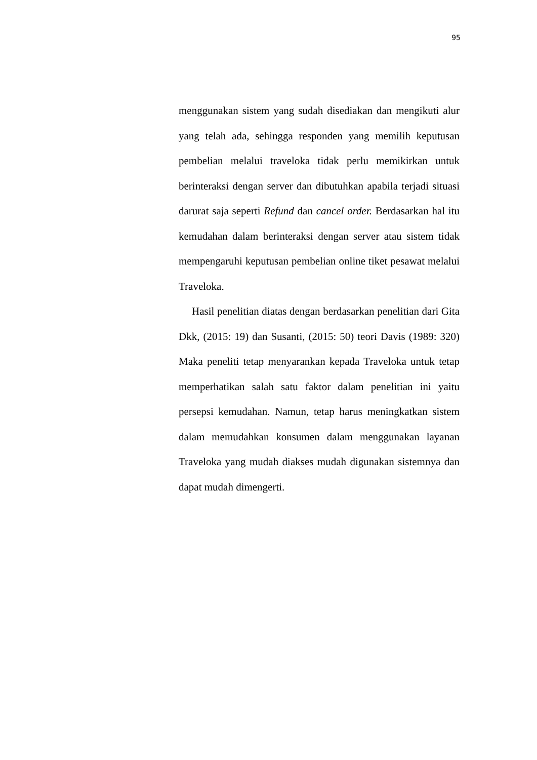95
menggunakan sistem yang sudah disediakan dan mengikuti alur yang telah ada, sehingga responden yang memilih keputusan pembelian melalui traveloka tidak perlu memikirkan untuk berinteraksi dengan server dan dibutuhkan apabila terjadi situasi darurat saja seperti Refund dan cancel order. Berdasarkan hal itu kemudahan dalam berinteraksi dengan server atau sistem tidak mempengaruhi keputusan pembelian online tiket pesawat melalui Traveloka.
Hasil penelitian diatas dengan berdasarkan penelitian dari Gita Dkk, (2015: 19) dan Susanti, (2015: 50) teori Davis (1989: 320) Maka peneliti tetap menyarankan kepada Traveloka untuk tetap memperhatikan salah satu faktor dalam penelitian ini yaitu persepsi kemudahan. Namun, tetap harus meningkatkan sistem dalam memudahkan konsumen dalam menggunakan layanan Traveloka yang mudah diakses mudah digunakan sistemnya dan dapat mudah dimengerti.